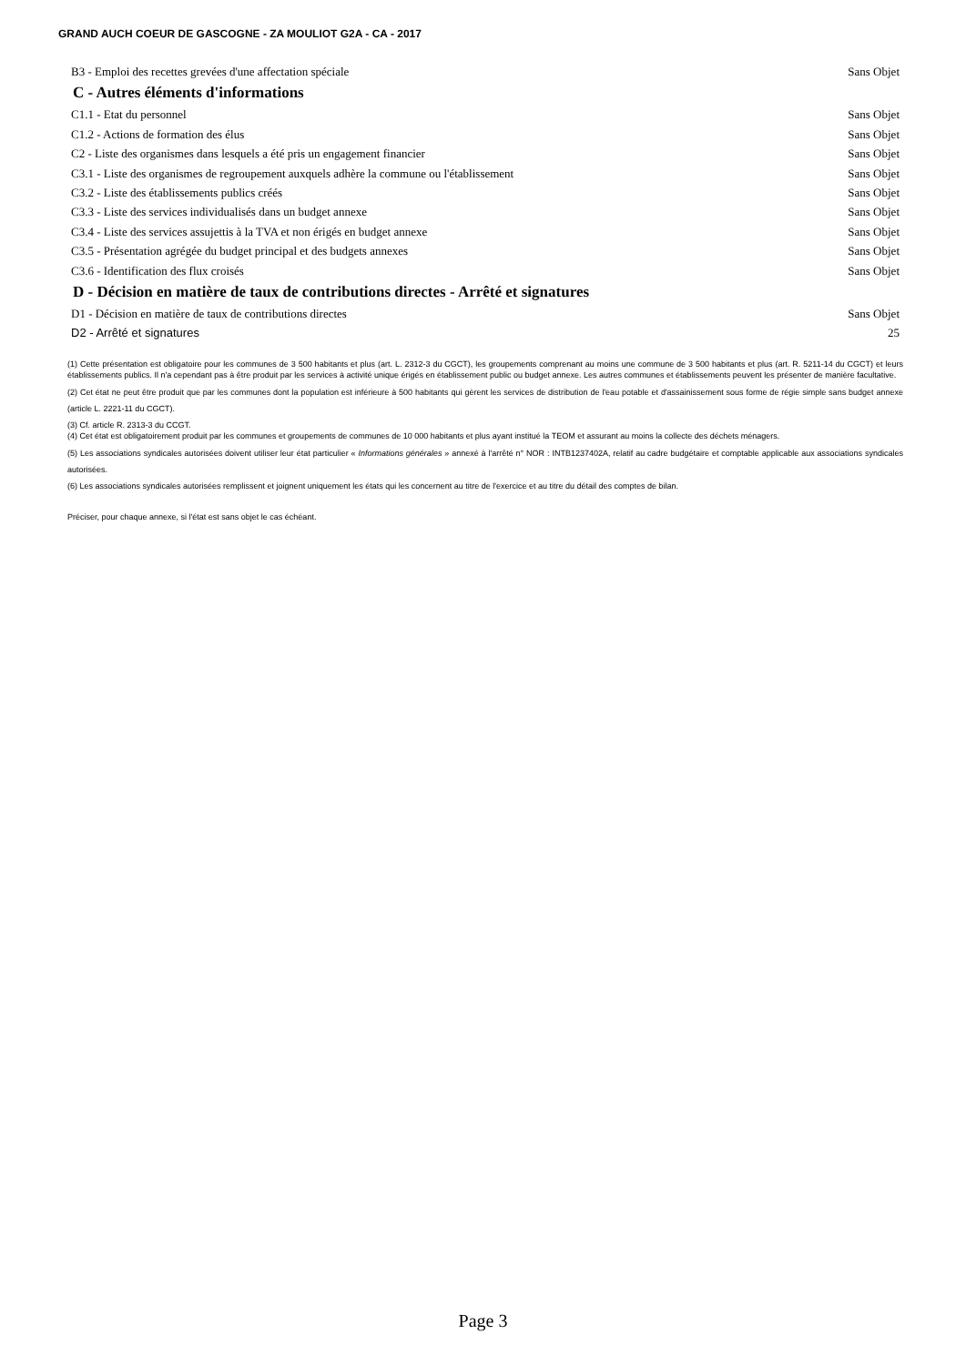GRAND AUCH COEUR DE GASCOGNE - ZA MOULIOT G2A - CA - 2017
B3 - Emploi des recettes grevées d'une affectation spéciale Sans Objet
C - Autres éléments d'informations
C1.1 - Etat du personnel Sans Objet
C1.2 - Actions de formation des élus Sans Objet
C2 - Liste des organismes dans lesquels a été pris un engagement financier Sans Objet
C3.1 - Liste des organismes de regroupement auxquels adhère la commune ou l'établissement Sans Objet
C3.2 - Liste des établissements publics créés Sans Objet
C3.3 - Liste des services individualisés dans un budget annexe Sans Objet
C3.4 - Liste des services assujettis à la TVA et non érigés en budget annexe Sans Objet
C3.5 - Présentation agrégée du budget principal et des budgets annexes Sans Objet
C3.6 - Identification des flux croisés Sans Objet
D - Décision en matière de taux de contributions directes - Arrêté et signatures
D1 - Décision en matière de taux de contributions directes Sans Objet
D2 - Arrêté et signatures 25
(1) Cette présentation est obligatoire pour les communes de 3 500 habitants et plus (art. L. 2312-3 du CGCT), les groupements comprenant au moins une commune de 3 500 habitants et plus (art. R. 5211-14 du CGCT) et leurs établissements publics. Il n'a cependant pas à être produit par les services à activité unique érigés en établissement public ou budget annexe. Les autres communes et établissements peuvent les présenter de manière facultative.
(2) Cet état ne peut être produit que par les communes dont la population est inférieure à 500 habitants qui gèrent les services de distribution de l'eau potable et d'assainissement sous forme de régie simple sans budget annexe (article L. 2221-11 du CGCT).
(3) Cf. article R. 2313-3 du CCGT.
(4) Cet état est obligatoirement produit par les communes et groupements de communes de 10 000 habitants et plus ayant institué la TEOM et assurant au moins la collecte des déchets ménagers.
(5) Les associations syndicales autorisées doivent utiliser leur état particulier « Informations générales » annexé à l'arrêté n° NOR : INTB1237402A, relatif au cadre budgétaire et comptable applicable aux associations syndicales autorisées.
(6) Les associations syndicales autorisées remplissent et joignent uniquement les états qui les concernent au titre de l'exercice et au titre du détail des comptes de bilan.
Préciser, pour chaque annexe, si l'état est sans objet le cas échéant.
Page 3